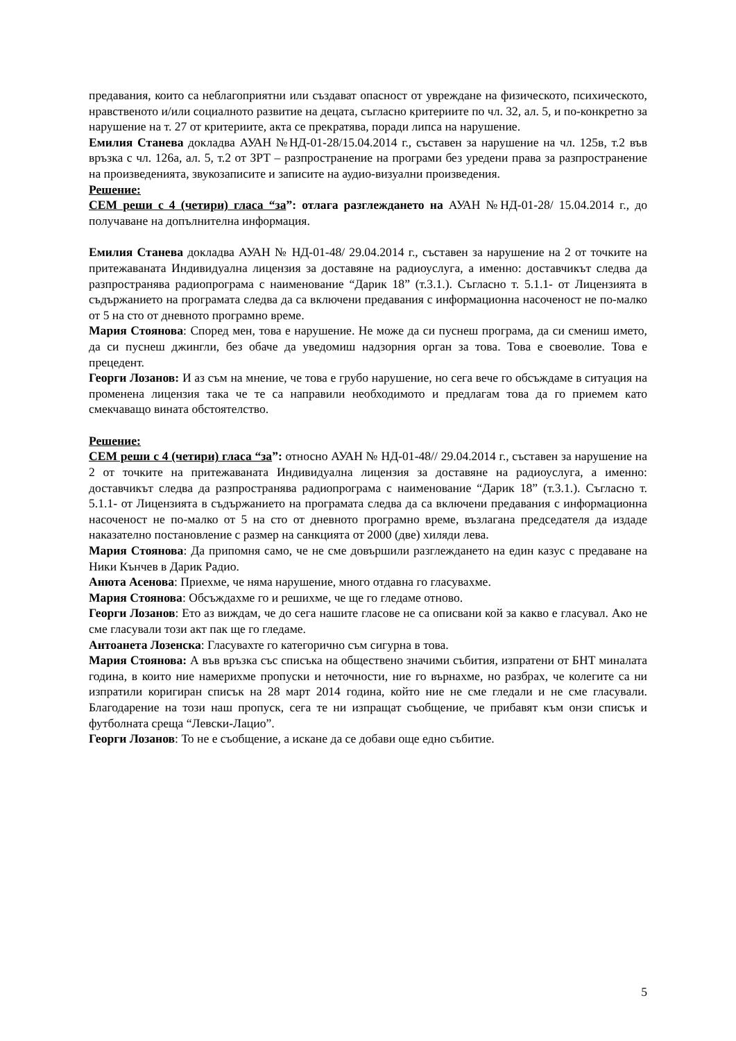предавания, които са неблагоприятни или създават опасност от увреждане на физическото, психическото, нравственото и/или социалното развитие на децата, съгласно критериите по чл. 32, ал. 5, и по-конкретно за нарушение на т. 27 от критериите, акта се прекратява, поради липса на нарушение.
Емилия Станева докладва АУАН №НД-01-28/15.04.2014 г., съставен за нарушение на чл. 125в, т.2 във връзка с чл. 126а, ал. 5, т.2 от ЗРТ – разпространение на програми без уредени права за разпространение на произведенията, звукозаписите и записите на аудио-визуални произведения.
Решение:
СЕМ реши с 4 (четири) гласа “за”: отлага разглеждането на АУАН №НД-01-28/ 15.04.2014 г., до получаване на допълнителна информация.
Емилия Станева докладва АУАН № НД-01-48/ 29.04.2014 г., съставен за нарушение на 2 от точките на притежаваната Индивидуална лицензия за доставяне на радиоуслуга, а именно: доставчикът следва да разпространява радиопрограма с наименование “Дарик 18” (т.3.1.). Съгласно т. 5.1.1- от Лицензията в съдържанието на програмата следва да са включени предавания с информационна насоченост не по-малко от 5 на сто от дневното програмно време.
Мария Стоянова: Според мен, това е нарушение. Не може да си пуснеш програма, да си смениш името, да си пуснеш джингли, без обаче да уведомиш надзорния орган за това. Това е своеволие. Това е прецедент.
Георги Лозанов: И аз съм на мнение, че това е грубо нарушение, но сега вече го обсъждаме в ситуация на променена лицензия така че те са направили необходимото и предлагам това да го приемем като смекчаващо вината обстоятелство.
Решение:
СЕМ реши с 4 (четири) гласа “за”: относно АУАН № НД-01-48// 29.04.2014 г., съставен за нарушение на 2 от точките на притежаваната Индивидуална лицензия за доставяне на радиоуслуга, а именно: доставчикът следва да разпространява радиопрограма с наименование “Дарик 18” (т.3.1.). Съгласно т. 5.1.1- от Лицензията в съдържанието на програмата следва да са включени предавания с информационна насоченост не по-малко от 5 на сто от дневното програмно време, възлагана председателя да издаде наказателно постановление с размер на санкцията от 2000 (две) хиляди лева.
Мария Стоянова: Да припомня само, че не сме довършили разглеждането на един казус с предаване на Ники Кънчев в Дарик Радио.
Анюта Асенова: Приехме, че няма нарушение, много отдавна го гласувахме.
Мария Стоянова: Обсъждахме го и решихме, че ще го гледаме отново.
Георги Лозанов: Ето аз виждам, че до сега нашите гласове не са описвани кой за какво е гласувал. Ако не сме гласували този акт пак ще го гледаме.
Антоанета Лозенска: Гласувахте го категорично съм сигурна в това.
Мария Стоянова: А във връзка със списъка на обществено значими събития, изпратени от БНТ миналата година, в които ние намерихме пропуски и неточности, ние го върнахме, но разбрах, че колегите са ни изпратили коригиран списък на 28 март 2014 година, който ние не сме гледали и не сме гласували. Благодарение на този наш пропуск, сега те ни изпращат съобщение, че прибавят към онзи списък и футболната среща “Левски-Лацио”.
Георги Лозанов: То не е съобщение, а искане да се добави още едно събитие.
5